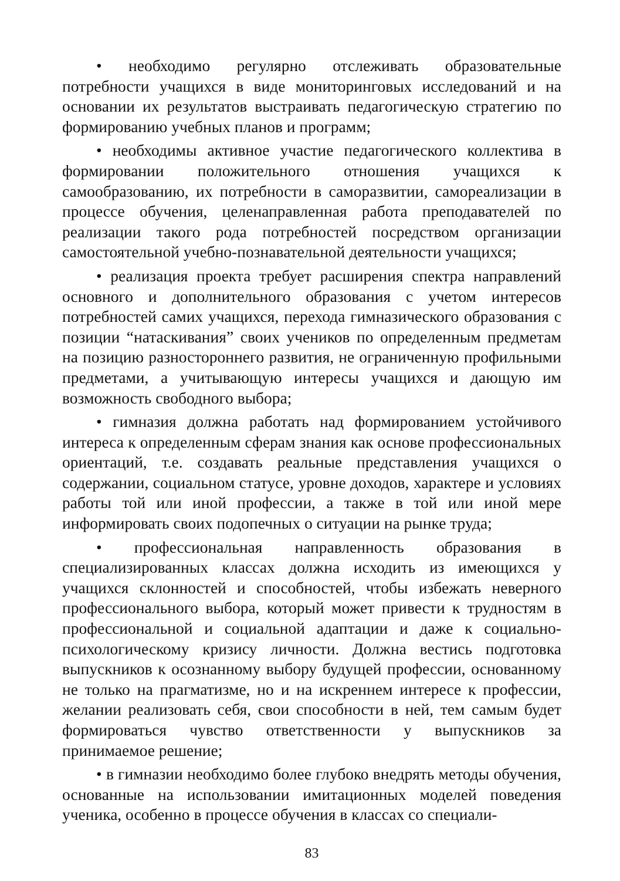• необходимо регулярно отслеживать образовательные потребности учащихся в виде мониторинговых исследований и на основании их результатов выстраивать педагогическую стратегию по формированию учебных планов и программ;
• необходимы активное участие педагогического коллектива в формировании положительного отношения учащихся к самообразованию, их потребности в саморазвитии, самореализации в процессе обучения, целенаправленная работа преподавателей по реализации такого рода потребностей посредством организации самостоятельной учебно-познавательной деятельности учащихся;
• реализация проекта требует расширения спектра направлений основного и дополнительного образования с учетом интересов потребностей самих учащихся, перехода гимназического образования с позиции “натаскивания” своих учеников по определенным предметам на позицию разностороннего развития, не ограниченную профильными предметами, а учитывающую интересы учащихся и дающую им возможность свободного выбора;
• гимназия должна работать над формированием устойчивого интереса к определенным сферам знания как основе профессиональных ориентаций, т.е. создавать реальные представления учащихся о содержании, социальном статусе, уровне доходов, характере и условиях работы той или иной профессии, а также в той или иной мере информировать своих подопечных о ситуации на рынке труда;
• профессиональная направленность образования в специализированных классах должна исходить из имеющихся у учащихся склонностей и способностей, чтобы избежать неверного профессионального выбора, который может привести к трудностям в профессиональной и социальной адаптации и даже к социально-психологическому кризису личности. Должна вестись подготовка выпускников к осознанному выбору будущей профессии, основанному не только на прагматизме, но и на искреннем интересе к профессии, желании реализовать себя, свои способности в ней, тем самым будет формироваться чувство ответственности у выпускников за принимаемое решение;
• в гимназии необходимо более глубоко внедрять методы обучения, основанные на использовании имитационных моделей поведения ученика, особенно в процессе обучения в классах со специали-
83